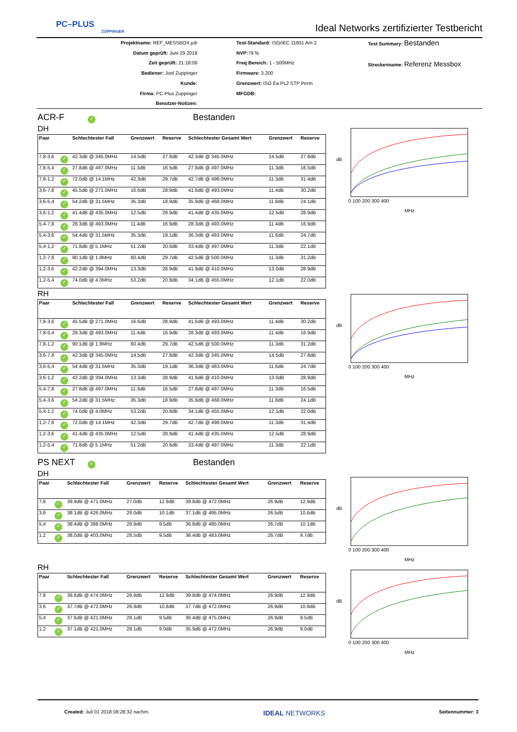PC–PLUS
ZUPPINGER
Ideal Networks zertifizierter Testbericht
Projektname: REF_MESSBOX.job
Datum geprüft: Juni 29 2018
Zeit geprüft: 21:18:06
Bediener: Joel Zuppinger
Kunde:
Firma: PC-Plus Zuppinger
Benutzer-Notizen:
Test-Standard: ISO/IEC 11801 Am 2
NVP: 79 %
Freq Bereich: 1 - 500MHz
Firmware: 3.200
Grenzwert: ISO Ea PL2 STP Perm
MFGDB:
Test Summary: Bestanden
Streckenname: Referenz Messbox
ACR-F ✓ Bestanden
DH
| Paar | | Schlechtester Fall | Grenzwert | Reserve | Schlechtester Gesamt Wert | Grenzwert | Reserve |
| --- | --- | --- | --- | --- | --- | --- | --- |
| 7,8-3,6 | ✓ | 42.3dB @ 345.0MHz | 14.5dB | 27.8dB | 42.3dB @ 345.0MHz | 14.5dB | 27.8dB |
| 7,8-5,4 | ✓ | 27.8dB @ 497.0MHz | 11.3dB | 16.5dB | 27.8dB @ 497.0MHz | 11.3dB | 16.5dB |
| 7,8-1,2 | ✓ | 72.0dB @ 14.1MHz | 42.3dB | 29.7dB | 42.7dB @ 498.0MHz | 11.3dB | 31.4dB |
| 3,6-7,8 | ✓ | 45.5dB @ 271.0MHz | 16.6dB | 28.9dB | 41.6dB @ 493.0MHz | 11.4dB | 30.2dB |
| 3,6-5,4 | ✓ | 54.2dB @ 31.5MHz | 35.3dB | 18.9dB | 35.9dB @ 468.0MHz | 11.8dB | 24.1dB |
| 3,6-1,2 | ✓ | 41.4dB @ 435.0MHz | 12.5dB | 28.9dB | 41.4dB @ 435.0MHz | 12.5dB | 28.9dB |
| 5,4-7,8 | ✓ | 28.3dB @ 493.0MHz | 11.4dB | 16.9dB | 28.3dB @ 493.0MHz | 11.4dB | 16.9dB |
| 5,4-3,6 | ✓ | 54.4dB @ 31.5MHz | 35.3dB | 19.1dB | 36.3dB @ 483.0MHz | 11.6dB | 24.7dB |
| 5,4-1,2 | ✓ | 71.8dB @ 5.1MHz | 51.2dB | 20.6dB | 33.4dB @ 497.0MHz | 11.3dB | 22.1dB |
| 1,2-7,8 | ✓ | 90.1dB @ 1.8MHz | 60.4dB | 29.7dB | 42.5dB @ 500.0MHz | 11.3dB | 31.2dB |
| 1,2-3,6 | ✓ | 42.2dB @ 394.0MHz | 13.3dB | 28.9dB | 41.9dB @ 410.0MHz | 13.0dB | 28.9dB |
| 1,2-5,4 | ✓ | 74.0dB @ 4.0MHz | 53.2dB | 20.8dB | 34.1dB @ 455.0MHz | 12.1dB | 22.0dB |
RH
| Paar | | Schlechtester Fall | Grenzwert | Reserve | Schlechtester Gesamt Wert | Grenzwert | Reserve |
| --- | --- | --- | --- | --- | --- | --- | --- |
| 7,8-3,6 | ✓ | 45.5dB @ 271.0MHz | 16.6dB | 28.9dB | 41.6dB @ 493.0MHz | 11.4dB | 30.2dB |
| 7,8-5,4 | ✓ | 28.3dB @ 493.0MHz | 11.4dB | 16.9dB | 28.3dB @ 493.0MHz | 11.4dB | 16.9dB |
| 7,8-1,2 | ✓ | 90.1dB @ 1.8MHz | 60.4dB | 29.7dB | 42.5dB @ 500.0MHz | 11.3dB | 31.2dB |
| 3,6-7,8 | ✓ | 42.3dB @ 345.0MHz | 14.5dB | 27.8dB | 42.3dB @ 345.0MHz | 14.5dB | 27.8dB |
| 3,6-5,4 | ✓ | 54.4dB @ 31.5MHz | 35.3dB | 19.1dB | 36.3dB @ 483.0MHz | 11.6dB | 24.7dB |
| 3,6-1,2 | ✓ | 42.2dB @ 394.0MHz | 13.3dB | 28.9dB | 41.9dB @ 410.0MHz | 13.0dB | 28.9dB |
| 5,4-7,8 | ✓ | 27.8dB @ 497.0MHz | 11.3dB | 16.5dB | 27.8dB @ 497.0MHz | 11.3dB | 16.5dB |
| 5,4-3,6 | ✓ | 54.2dB @ 31.5MHz | 35.3dB | 18.9dB | 35.9dB @ 468.0MHz | 11.8dB | 24.1dB |
| 5,4-1,2 | ✓ | 74.0dB @ 4.0MHz | 53.2dB | 20.8dB | 34.1dB @ 455.0MHz | 12.1dB | 22.0dB |
| 1,2-7,8 | ✓ | 72.0dB @ 14.1MHz | 42.3dB | 29.7dB | 42.7dB @ 498.0MHz | 11.3dB | 31.4dB |
| 1,2-3,6 | ✓ | 41.4dB @ 435.0MHz | 12.5dB | 28.9dB | 41.4dB @ 435.0MHz | 12.5dB | 28.9dB |
| 1,2-5,4 | ✓ | 71.8dB @ 5.1MHz | 51.2dB | 20.6dB | 33.4dB @ 497.0MHz | 11.3dB | 22.1dB |
PS NEXT ✓ Bestanden
DH
| Paar | | Schlechtester Fall | Grenzwert | Reserve | Schlechtester Gesamt Wert | Grenzwert | Reserve |
| --- | --- | --- | --- | --- | --- | --- | --- |
| 7,8 | ✓ | 39.9dB @ 471.0MHz | 27.0dB | 12.9dB | 39.8dB @ 472.0MHz | 26.9dB | 12.9dB |
| 3,6 | ✓ | 38.1dB @ 426.0MHz | 28.0dB | 10.1dB | 37.1dB @ 495.0MHz | 26.5dB | 10.6dB |
| 5,4 | ✓ | 38.4dB @ 388.0MHz | 28.9dB | 9.5dB | 36.8dB @ 485.0MHz | 26.7dB | 10.1dB |
| 1,2 | ✓ | 38.0dB @ 403.0MHz | 28.5dB | 9.5dB | 36.4dB @ 483.0MHz | 26.7dB | 9.7dB |
RH
| Paar | | Schlechtester Fall | Grenzwert | Reserve | Schlechtester Gesamt Wert | Grenzwert | Reserve |
| --- | --- | --- | --- | --- | --- | --- | --- |
| 7,8 | ✓ | 39.8dB @ 474.0MHz | 26.9dB | 12.9dB | 39.8dB @ 474.0MHz | 26.9dB | 12.9dB |
| 3,6 | ✓ | 37.7dB @ 472.0MHz | 26.9dB | 10.8dB | 37.7dB @ 472.0MHz | 26.9dB | 10.8dB |
| 5,4 | ✓ | 37.6dB @ 421.0MHz | 28.1dB | 9.5dB | 36.4dB @ 475.0MHz | 26.9dB | 9.5dB |
| 1,2 | ✓ | 37.1dB @ 421.0MHz | 28.1dB | 9.0dB | 35.9dB @ 472.0MHz | 26.9dB | 9.0dB |
dB
MHz
0 100 200 300 400
dB
MHz
0 100 200 300 400
dB
MHz
0 100 200 300 400
dB
MHz
0 100 200 300 400
Created: Juli 01 2018 08:28:32 nachm. IDEAL NETWORKS Seitennummer: 3